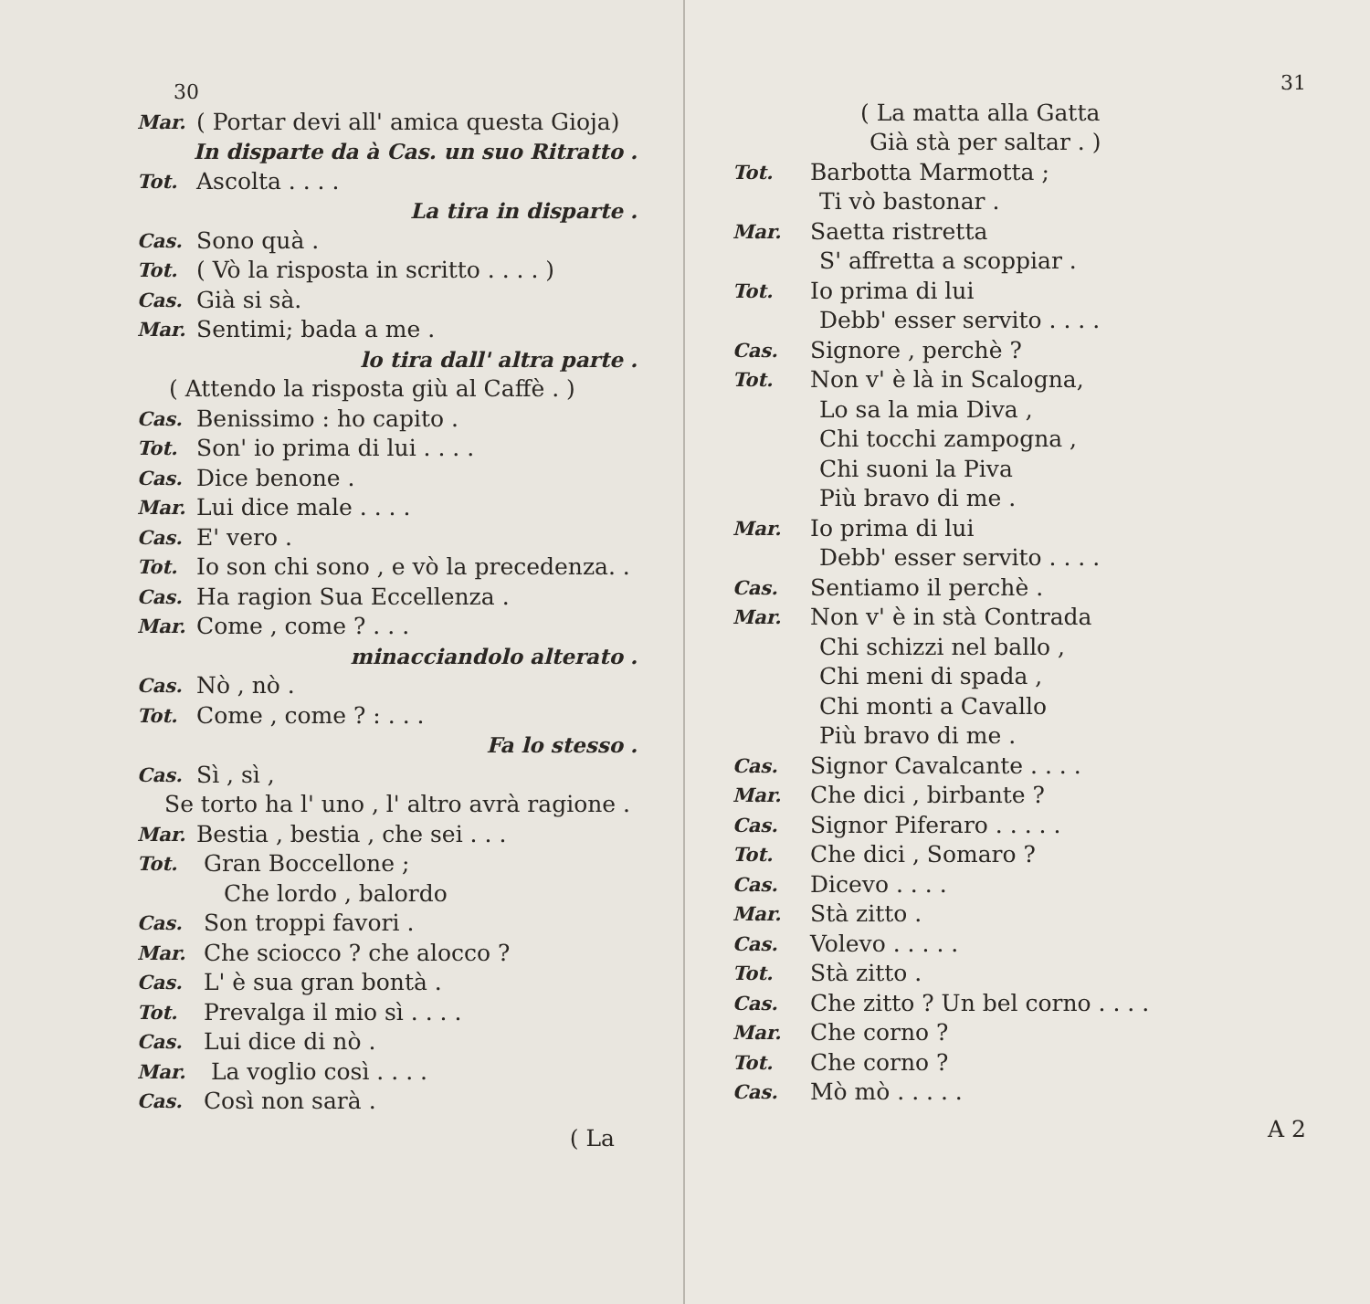30
Mar. ( Portar devi all' amica questa Gioja)
In disparte da à Cas. un suo Ritratto .
Tot. Ascolta . . . .
La tira in disparte .
Cas. Sono quà .
Tot. ( Vò la risposta in scritto . . . . )
Cas. Già si sà.
Mar. Sentimi; bada a me .
lo tira dall' altra parte .
( Attendo la risposta giù al Caffè . )
Cas. Benissimo : ho capito .
Tot. Son' io prima di lui . . . .
Cas. Dice benone .
Mar. Lui dice male . . . .
Cas. E' vero .
Tot. Io son chi sono , e vò la precedenza. .
Cas. Ha ragion Sua Eccellenza .
Mar. Come , come ? . . .
minacciandolo alterato .
Cas. Nò , nò .
Tot. Come , come ? : . . .
Fa lo stesso .
Cas. Sì , sì ,
Se torto ha l' uno , l' altro avrà ragione .
Mar. Bestia , bestia , che sei . . .
Tot. Gran Boccellone ;
Che lordo , balordo
Cas. Son troppi favori .
Mar. Che sciocco ? che alocco ?
Cas. L' è sua gran bontà .
Tot. Prevalga il mio sì . . . .
Cas. Lui dice di nò .
Mar. La voglio così . . . .
Cas. Così non sarà .
( La
31
( La matta alla Gatta
Già stà per saltar . )
Tot. Barbotta Marmotta ;
Ti vò bastonar .
Mar. Saetta ristretta
S' affretta a scoppiar .
Tot. Io prima di lui
Debb' esser servito . . . .
Cas. Signore , perchè ?
Tot. Non v' è là in Scalogna,
Lo sa la mia Diva ,
Chi tocchi zampogna ,
Chi suoni la Piva
Più bravo di me .
Mar. Io prima di lui
Debb' esser servito . . . .
Cas. Sentiamo il perchè .
Mar. Non v' è in stà Contrada
Chi schizzi nel ballo ,
Chi meni di spada ,
Chi monti a Cavallo
Più bravo di me .
Cas. Signor Cavalcante . . . .
Mar. Che dici , birbante ?
Cas. Signor Piferaro . . . . .
Tot. Che dici , Somaro ?
Cas. Dicevo . . . .
Mar. Stà zitto .
Cas. Volevo . . . . .
Tot. Stà zitto .
Cas. Che zitto ? Un bel corno . . . .
Mar. Che corno ?
Tot. Che corno ?
Cas. Mò mò . . . . .
A 2